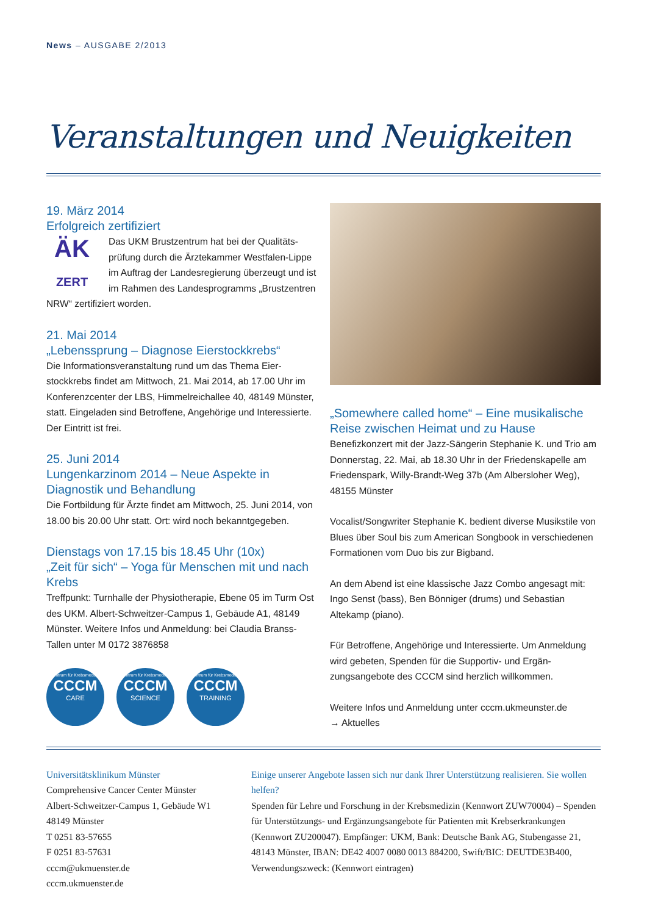News – AUSGABE 2/2013
Veranstaltungen und Neuigkeiten
19. März 2014
Erfolgreich zertifiziert
ÄK
ZERT
Das UKM Brustzentrum hat bei der Qualitäts­prüfung durch die Ärztekammer Westfalen-Lippe im Auftrag der Landesregierung überzeugt und ist im Rahmen des Landesprogramms „Brustzentren NRW“ zertifiziert worden.
21. Mai 2014
„Lebenssprung – Diagnose Eierstockkrebs“
Die Informationsveranstaltung rund um das Thema Eier­stockkrebs findet am Mittwoch, 21. Mai 2014, ab 17.00 Uhr im Konferenzcenter der LBS, Himmelreichallee 40, 48149 Münster, statt. Eingeladen sind Betroffene, Angehörige und Interessierte. Der Eintritt ist frei.
25. Juni 2014
Lungenkarzinom 2014 – Neue Aspekte in Diagnostik und Behandlung
Die Fortbildung für Ärzte findet am Mittwoch, 25. Juni 2014, von 18.00 bis 20.00 Uhr statt. Ort: wird noch bekanntgegeben.
Dienstags von 17.15 bis 18.45 Uhr (10x)
„Zeit für sich“ – Yoga für Menschen mit und nach Krebs
Treffpunkt: Turnhalle der Physiotherapie, Ebene 05 im Turm Ost des UKM. Albert-Schweitzer-Campus 1, Gebäude A1, 48149 Münster. Weitere Infos und Anmeldung: bei Claudia Branss-Tallen unter M 0172 3876858
Zentrum für Krebsmedizin CCCM CARE Zentrum für Krebsmedizin CCCM SCIENCE Zentrum für Krebsmedizin CCCM TRAINING
„Somewhere called home“ – Eine musikali­sche Reise zwischen Heimat und zu Hause
Benefizkonzert mit der Jazz-Sängerin Stephanie K. und Trio am Donnerstag, 22. Mai, ab 18.30 Uhr in der Friedenskapelle am Friedenspark, Willy-Brandt-Weg 37b (Am Albersloher Weg), 48155 Münster
Vocalist/Songwriter Stephanie K. bedient diverse Musik­stile von Blues über Soul bis zum American Songbook in verschiedenen Formationen vom Duo bis zur Bigband.
An dem Abend ist eine klassische Jazz Combo angesagt mit: Ingo Senst (bass), Ben Bönniger (drums) und Sebasti­an Altekamp (piano).
Für Betroffene, Angehörige und Interessierte. Um Anmel­dung wird gebeten, Spenden für die Supportiv- und Ergän­zungsangebote des CCCM sind herzlich willkommen.
Weitere Infos und Anmeldung unter cccm.ukmeunster.de
→ Aktuelles
Universitätsklinikum Münster
Comprehensive Cancer Center Münster
Albert-Schweitzer-Campus 1, Gebäude W1
48149 Münster
T 0251 83-57655
F 0251 83-57631
cccm@ukmuenster.de
cccm.ukmuenster.de
Einige unserer Angebote lassen sich nur dank Ihrer Unterstützung realisieren. Sie wollen helfen?
Spenden für Lehre und Forschung in der Krebsmedizin (Kennwort ZUW70004) – Spenden für Unterstützungs- und Ergänzungsangebote für Patienten mit Krebserkrankungen (Kennwort ZU200047). Empfänger: UKM, Bank: Deutsche Bank AG, Stubengasse 21, 48143 Münster, IBAN: DE42 4007 0080 0013 884200, Swift/BIC: DEUTDE3B400, Verwendungszweck: (Kennwort eintragen)